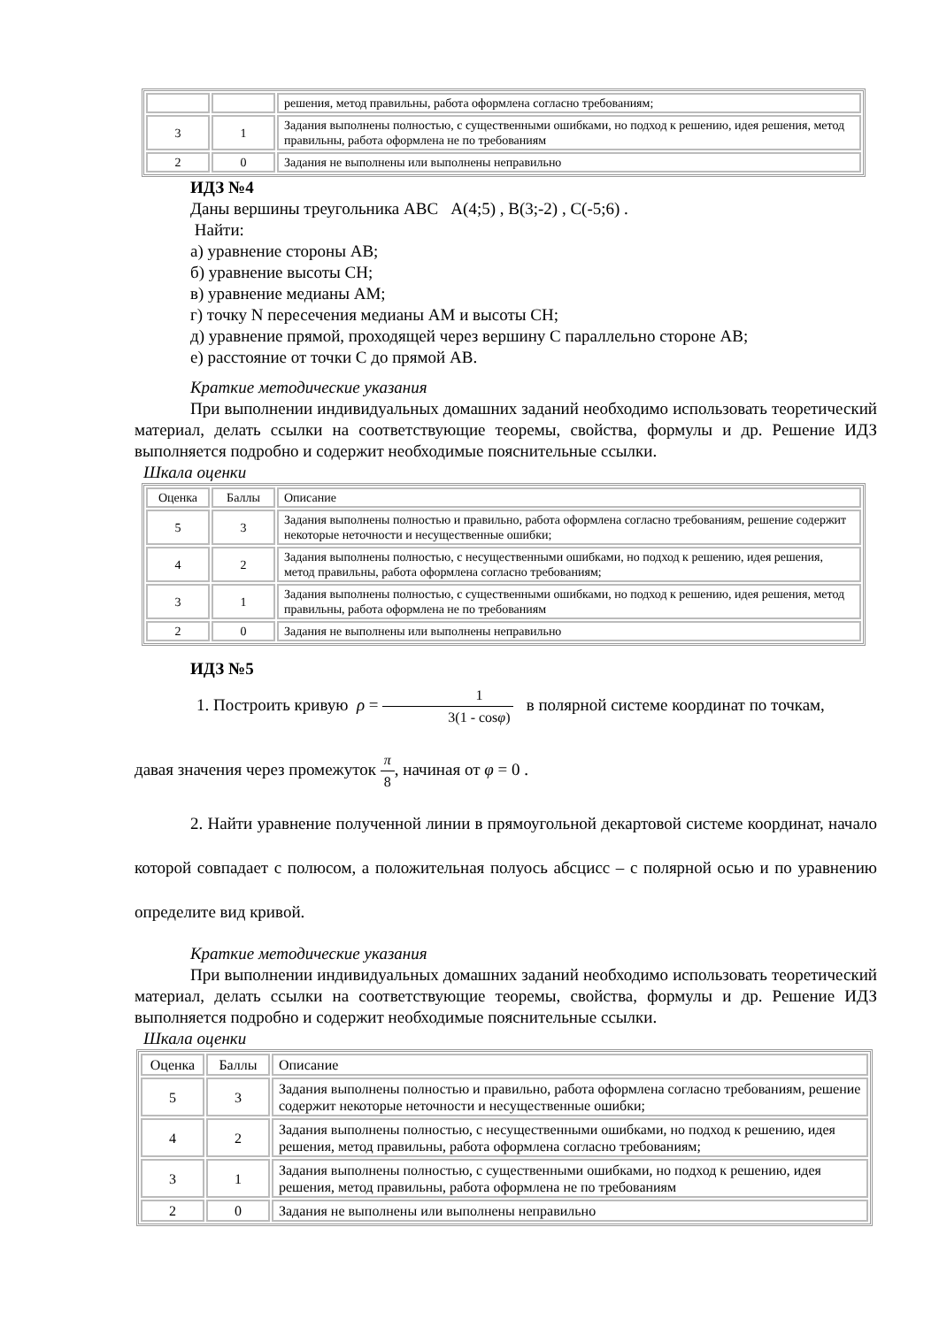| | | решения, метод правильны, работа оформлена согласно требованиям; |
| 3 | 1 | Задания выполнены полностью, с существенными ошибками, но подход к решению, идея решения, метод правильны, работа оформлена не по требованиям |
| 2 | 0 | Задания не выполнены или выполнены неправильно |
ИДЗ №4
Даны вершины треугольника АВС А(4;5) , В(3;-2) , С(-5;6) .
Найти:
а) уравнение стороны АВ;
б) уравнение высоты СН;
в) уравнение медианы АМ;
г) точку N пересечения медианы АМ и высоты СН;
д) уравнение прямой, проходящей через вершину С параллельно стороне АВ;
е) расстояние от точки С до прямой АВ.
Краткие методические указания
При выполнении индивидуальных домашних заданий необходимо использовать теоретический материал, делать ссылки на соответствующие теоремы, свойства, формулы и др. Решение ИДЗ выполняется подробно и содержит необходимые пояснительные ссылки.
Шкала оценки
| Оценка | Баллы | Описание |
| 5 | 3 | Задания выполнены полностью и правильно, работа оформлена согласно требованиям, решение содержит некоторые неточности и несущественные ошибки; |
| 4 | 2 | Задания выполнены полностью, с несущественными ошибками, но подход к решению, идея решения, метод правильны, работа оформлена согласно требованиям; |
| 3 | 1 | Задания выполнены полностью, с существенными ошибками, но подход к решению, идея решения, метод правильны, работа оформлена не по требованиям |
| 2 | 0 | Задания не выполнены или выполнены неправильно |
ИДЗ №5
1. Построить кривую ρ = 1 3(1 - cosφ) в полярной системе координат по точкам,
давая значения через промежуток π 8, начиная от φ = 0 .
2. Найти уравнение полученной линии в прямоугольной декартовой системе координат, начало которой совпадает с полюсом, а положительная полуось абсцисс – с полярной осью и по уравнению определите вид кривой.
Краткие методические указания
При выполнении индивидуальных домашних заданий необходимо использовать теоретический материал, делать ссылки на соответствующие теоремы, свойства, формулы и др. Решение ИДЗ выполняется подробно и содержит необходимые пояснительные ссылки.
Шкала оценки
| Оценка | Баллы | Описание |
| 5 | 3 | Задания выполнены полностью и правильно, работа оформлена согласно требованиям, решение содержит некоторые неточности и несущественные ошибки; |
| 4 | 2 | Задания выполнены полностью, с несущественными ошибками, но подход к решению, идея решения, метод правильны, работа оформлена согласно требованиям; |
| 3 | 1 | Задания выполнены полностью, с существенными ошибками, но подход к решению, идея решения, метод правильны, работа оформлена не по требованиям |
| 2 | 0 | Задания не выполнены или выполнены неправильно |